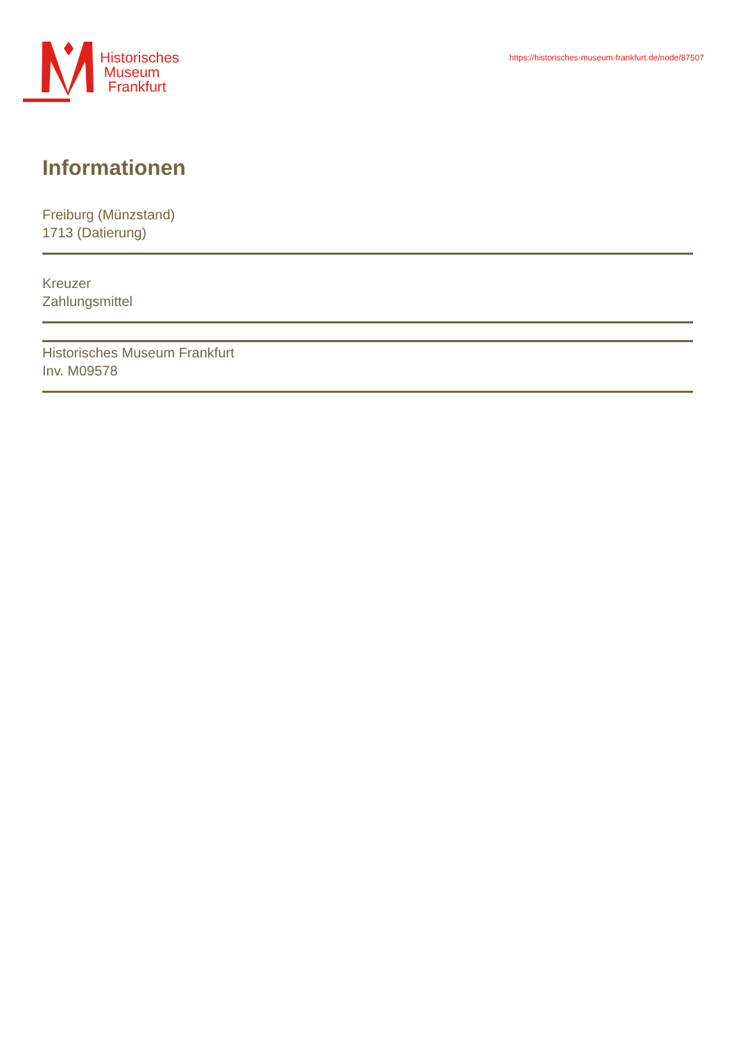Historisches
Museum
Frankfurt
https://historisches-museum-frankfurt.de/node/87507
Informationen
Freiburg (Münzstand)
1713 (Datierung)
Kreuzer
Zahlungsmittel
Historisches Museum Frankfurt
Inv. M09578